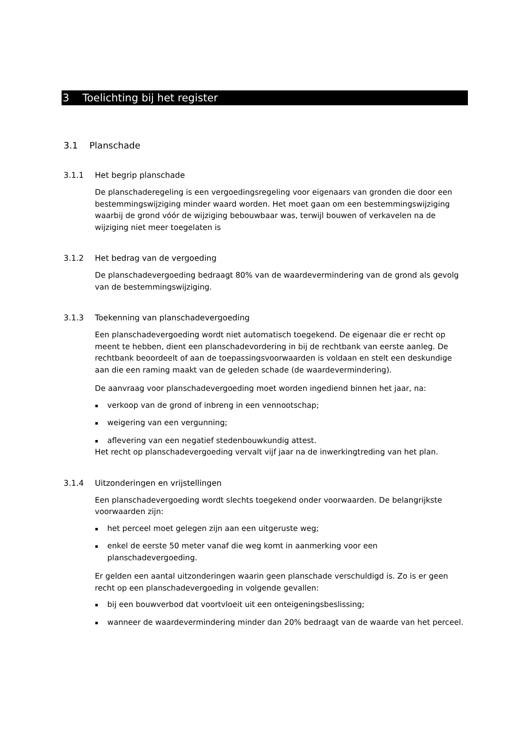3 Toelichting bij het register
3.1 Planschade
3.1.1 Het begrip planschade
De planschaderegeling is een vergoedingsregeling voor eigenaars van gronden die door een bestemmingswijziging minder waard worden. Het moet gaan om een bestemmingswijziging waarbij de grond vóór de wijziging bebouwbaar was, terwijl bouwen of verkavelen na de wijziging niet meer toegelaten is
3.1.2 Het bedrag van de vergoeding
De planschadevergoeding bedraagt 80% van de waardevermindering van de grond als gevolg van de bestemmingswijziging.
3.1.3 Toekenning van planschadevergoeding
Een planschadevergoeding wordt niet automatisch toegekend. De eigenaar die er recht op meent te hebben, dient een planschadevordering in bij de rechtbank van eerste aanleg. De rechtbank beoordeelt of aan de toepassingsvoorwaarden is voldaan en stelt een deskundige aan die een raming maakt van de geleden schade (de waardevermindering).
De aanvraag voor planschadevergoeding moet worden ingediend binnen het jaar, na:
▪ verkoop van de grond of inbreng in een vennootschap;
▪ weigering van een vergunning;
▪ aflevering van een negatief stedenbouwkundig attest.
Het recht op planschadevergoeding vervalt vijf jaar na de inwerkingtreding van het plan.
3.1.4 Uitzonderingen en vrijstellingen
Een planschadevergoeding wordt slechts toegekend onder voorwaarden. De belangrijkste voorwaarden zijn:
▪ het perceel moet gelegen zijn aan een uitgeruste weg;
▪ enkel de eerste 50 meter vanaf die weg komt in aanmerking voor een planschadevergoeding.
Er gelden een aantal uitzonderingen waarin geen planschade verschuldigd is. Zo is er geen recht op een planschadevergoeding in volgende gevallen:
▪ bij een bouwverbod dat voortvloeit uit een onteigeningsbeslissing;
▪ wanneer de waardevermindering minder dan 20% bedraagt van de waarde van het perceel.